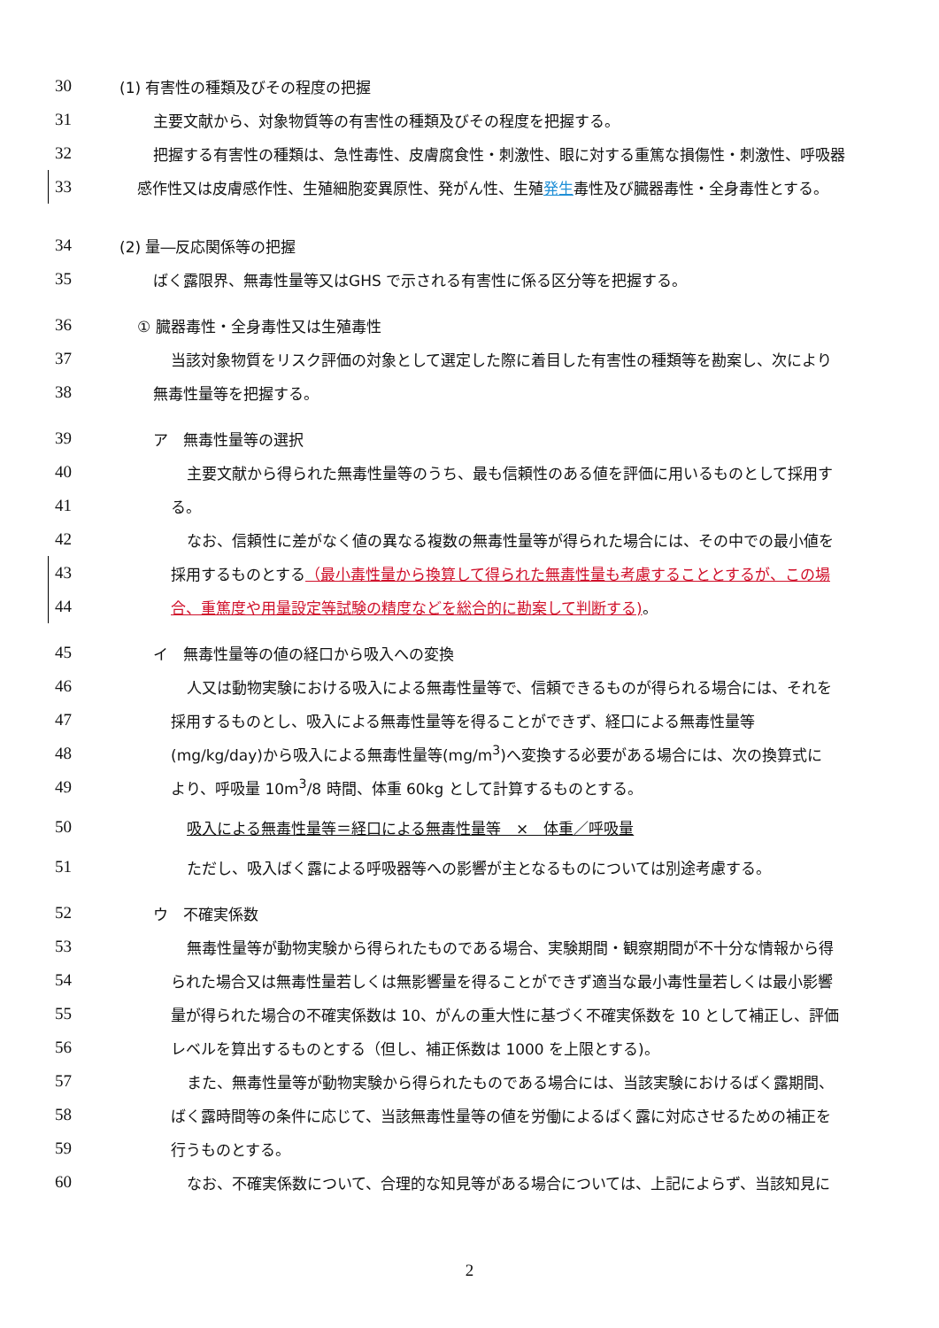30 (1) 有害性の種類及びその程度の把握
31 主要文献から、対象物質等の有害性の種類及びその程度を把握する。
32 把握する有害性の種類は、急性毒性、皮膚腐食性・刺激性、眼に対する重篤な損傷性・刺激性、呼吸器
33 感作性又は皮膚感作性、生殖細胞変異原性、発がん性、生殖発生毒性及び臓器毒性・全身毒性とする。
34 (2) 量―反応関係等の把握
35 ばく露限界、無毒性量等又はGHS で示される有害性に係る区分等を把握する。
36 ① 臓器毒性・全身毒性又は生殖毒性
37 当該対象物質をリスク評価の対象として選定した際に着目した有害性の種類等を勘案し、次により
38 無毒性量等を把握する。
39 ア　無毒性量等の選択
40 主要文献から得られた無毒性量等のうち、最も信頼性のある値を評価に用いるものとして採用す
41 る。
42 なお、信頼性に差がなく値の異なる複数の無毒性量等が得られた場合には、その中での最小値を
43 採用するものとする（最小毒性量から換算して得られた無毒性量も考慮することとするが、この場
44 合、重篤度や用量設定等試験の精度などを総合的に勘案して判断する)。
45 イ　無毒性量等の値の経口から吸入への変換
46 人又は動物実験における吸入による無毒性量等で、信頼できるものが得られる場合には、それを
47 採用するものとし、吸入による無毒性量等を得ることができず、経口による無毒性量等
48 (mg/kg/day)から吸入による無毒性量等(mg/m<sup>3</sup>)へ変換する必要がある場合には、次の換算式に
49 より、呼吸量 10m<sup>3</sup>/8 時間、体重 60kg として計算するものとする。
50 吸入による無毒性量等＝経口による無毒性量等　×　体重／呼吸量
51 ただし、吸入ばく露による呼吸器等への影響が主となるものについては別途考慮する。
52 ウ　不確実係数
53 無毒性量等が動物実験から得られたものである場合、実験期間・観察期間が不十分な情報から得
54 られた場合又は無毒性量若しくは無影響量を得ることができず適当な最小毒性量若しくは最小影響
55 量が得られた場合の不確実係数は 10、がんの重大性に基づく不確実係数を 10 として補正し、評価
56 レベルを算出するものとする（但し、補正係数は 1000 を上限とする)。
57 また、無毒性量等が動物実験から得られたものである場合には、当該実験におけるばく露期間、
58 ばく露時間等の条件に応じて、当該無毒性量等の値を労働によるばく露に対応させるための補正を
59 行うものとする。
60 なお、不確実係数について、合理的な知見等がある場合については、上記によらず、当該知見に
2